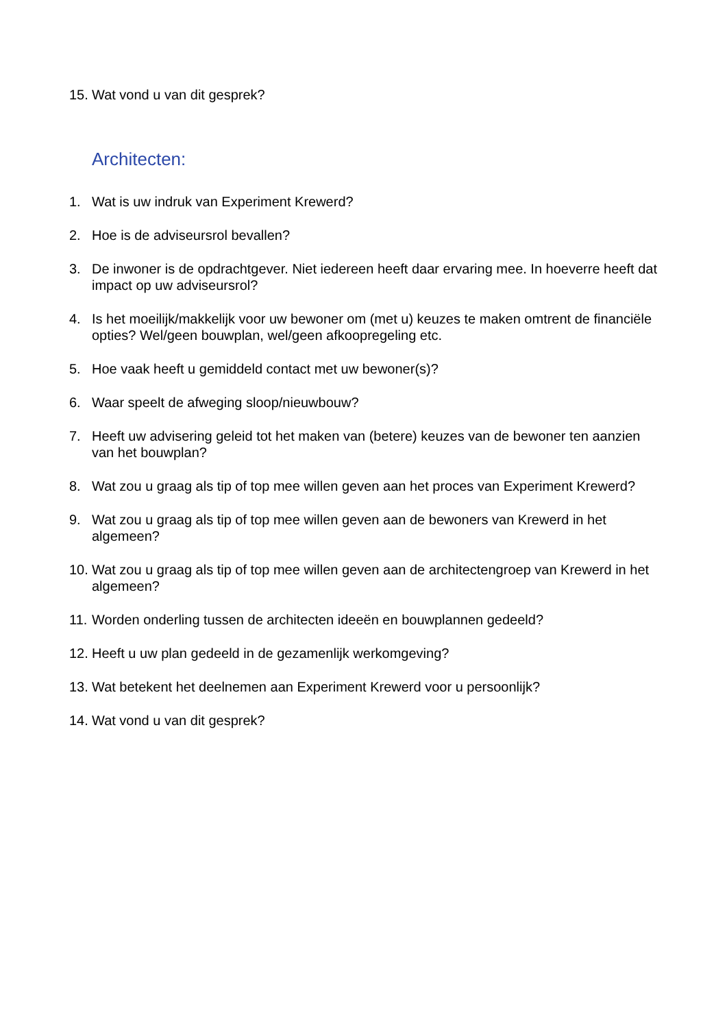15. Wat vond u van dit gesprek?
Architecten:
1. Wat is uw indruk van Experiment Krewerd?
2. Hoe is de adviseursrol bevallen?
3. De inwoner is de opdrachtgever. Niet iedereen heeft daar ervaring mee. In hoeverre heeft dat impact op uw adviseursrol?
4. Is het moeilijk/makkelijk voor uw bewoner om (met u) keuzes te maken omtrent de financiële opties? Wel/geen bouwplan, wel/geen afkoopregeling etc.
5. Hoe vaak heeft u gemiddeld contact met uw bewoner(s)?
6. Waar speelt de afweging sloop/nieuwbouw?
7. Heeft uw advisering geleid tot het maken van (betere) keuzes van de bewoner ten aanzien van het bouwplan?
8. Wat zou u graag als tip of top mee willen geven aan het proces van Experiment Krewerd?
9. Wat zou u graag als tip of top mee willen geven aan de bewoners van Krewerd in het algemeen?
10. Wat zou u graag als tip of top mee willen geven aan de architectengroep van Krewerd in het algemeen?
11. Worden onderling tussen de architecten ideeën en bouwplannen gedeeld?
12. Heeft u uw plan gedeeld in de gezamenlijk werkomgeving?
13. Wat betekent het deelnemen aan Experiment Krewerd voor u persoonlijk?
14. Wat vond u van dit gesprek?